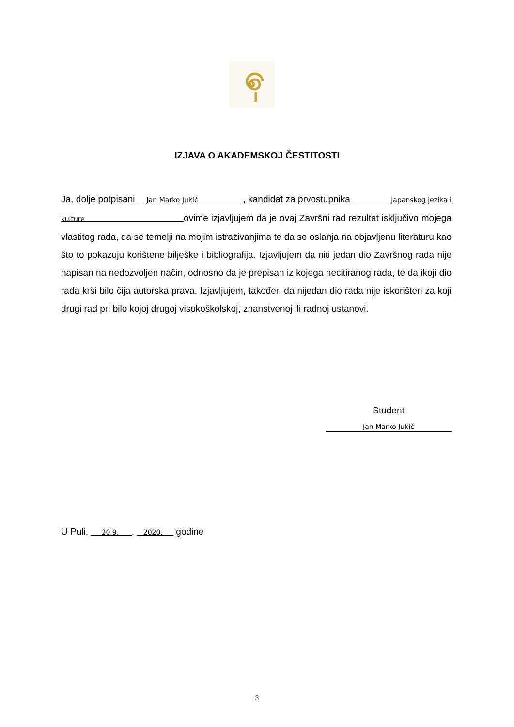IZJAVA O AKADEMSKOJ ČESTITOSTI
Ja, dolje potpisani Jan Marko Jukić , kandidat za prvostupnika Japanskog jezika i kulture ovime izjavljujem da je ovaj Završni rad rezultat isključivo mojega vlastitog rada, da se temelji na mojim istraživanjima te da se oslanja na objavljenu literaturu kao što to pokazuju korištene bilješke i bibliografija. Izjavljujem da niti jedan dio Završnog rada nije napisan na nedozvoljen način, odnosno da je prepisan iz kojega necitiranog rada, te da ikoji dio rada krši bilo čija autorska prava. Izjavljujem, također, da nijedan dio rada nije iskorišten za koji drugi rad pri bilo kojoj drugoj visokoškolskoj, znanstvenoj ili radnoj ustanovi.
Student
Jan Marko Jukić
U Puli, 20.9. , 2020. godine
3